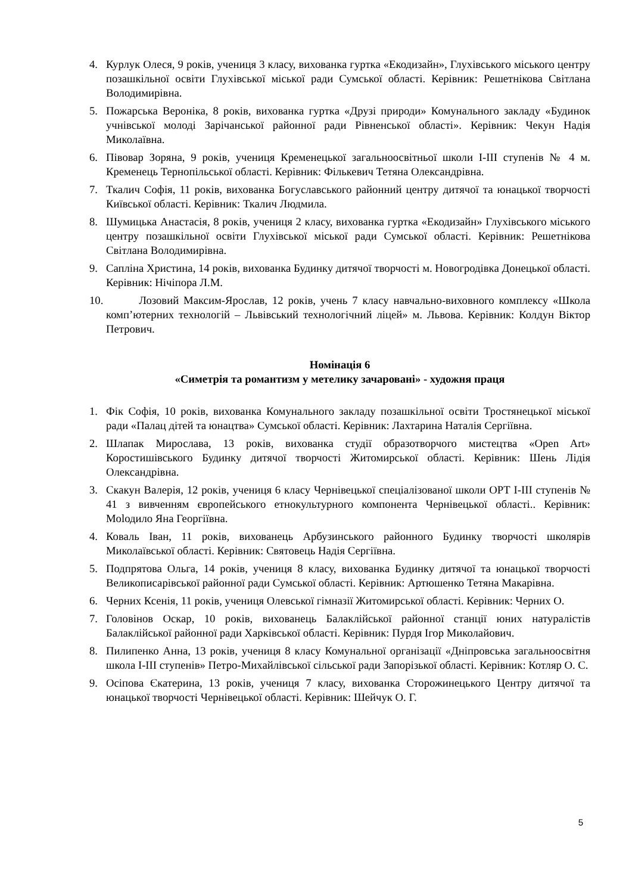4. Курлук Олеся, 9 років, учениця 3 класу, вихованка гуртка «Екодизайн», Глухівського міського центру позашкільної освіти Глухівської міської ради Сумської області. Керівник: Решетнікова Світлана Володимирівна.
5. Пожарська Вероніка, 8 років, вихованка гуртка «Друзі природи» Комунального закладу «Будинок учнівської молоді Зарічанської районної ради Рівненської області». Керівник: Чекун Надія Миколаївна.
6. Півовар Зоряна, 9 років, учениця Кременецької загальноосвітньої школи І-ІІІ ступенів № 4 м. Кременець Тернопільської області. Керівник: Фількевич Тетяна Олександрівна.
7. Ткалич Софія, 11 років, вихованка Богуславського районний центру дитячої та юнацької творчості Київської області. Керівник: Ткалич Людмила.
8. Шумицька Анастасія, 8 років, учениця 2 класу, вихованка гуртка «Екодизайн» Глухівського міського центру позашкільної освіти Глухівської міської ради Сумської області. Керівник: Решетнікова Світлана Володимирівна.
9. Сапліна Христина, 14 років, вихованка Будинку дитячої творчості м. Новогродівка Донецької області. Керівник: Нічіпора Л.М.
10. Лозовий Максим-Ярослав, 12 років, учень 7 класу навчально-виховного комплексу «Школа комп’ютерних технологій – Львівський технологічний ліцей» м. Львова. Керівник: Колдун Віктор Петрович.
Номінація 6
«Симетрія та романтизм у метелику зачаровані» - художня праця
1. Фік Софія, 10 років, вихованка Комунального закладу позашкільної освіти Тростянецької міської ради «Палац дітей та юнацтва» Сумської області. Керівник: Лахтарина Наталія Сергіївна.
2. Шлапак Мирослава, 13 років, вихованка студії образотворчого мистецтва «Open Art» Коростишівського Будинку дитячої творчості Житомирської області. Керівник: Шень Лідія Олександрівна.
3. Скакун Валерія, 12 років, учениця 6 класу Чернівецької спеціалізованої школи ОРТ І-ІІІ ступенів № 41 з вивченням європейського етнокультурного компонента Чернівецької області.. Керівник: Мolодило Яна Георгіївна.
4. Коваль Іван, 11 років, вихованець Арбузинського районного Будинку творчості школярів Миколаївської області. Керівник: Святовець Надія Сергіївна.
5. Подпрятова Ольга, 14 років, учениця 8 класу, вихованка Будинку дитячої та юнацької творчості Великописарівської районної ради Сумської області. Керівник: Артюшенко Тетяна Макарівна.
6. Черних Ксенія, 11 років, учениця Олевської гімназії Житомирської області. Керівник: Черних О.
7. Головінов Оскар, 10 років, вихованець Балаклійської районної станції юних натуралістів Балаклійської районної ради Харківської області. Керівник: Пурдя Ігор Миколайович.
8. Пилипенко Анна, 13 років, учениця 8 класу Комунальної організації «Дніпровська загальноосвітня школа І-ІІІ ступенів» Петро-Михайлівської сільської ради Запорізької області. Керівник: Котляр О. С.
9. Осіпова Єкатерина, 13 років, учениця 7 класу, вихованка Сторожинецького Центру дитячої та юнацької творчості Чернівецької області. Керівник: Шейчук О. Г.
5